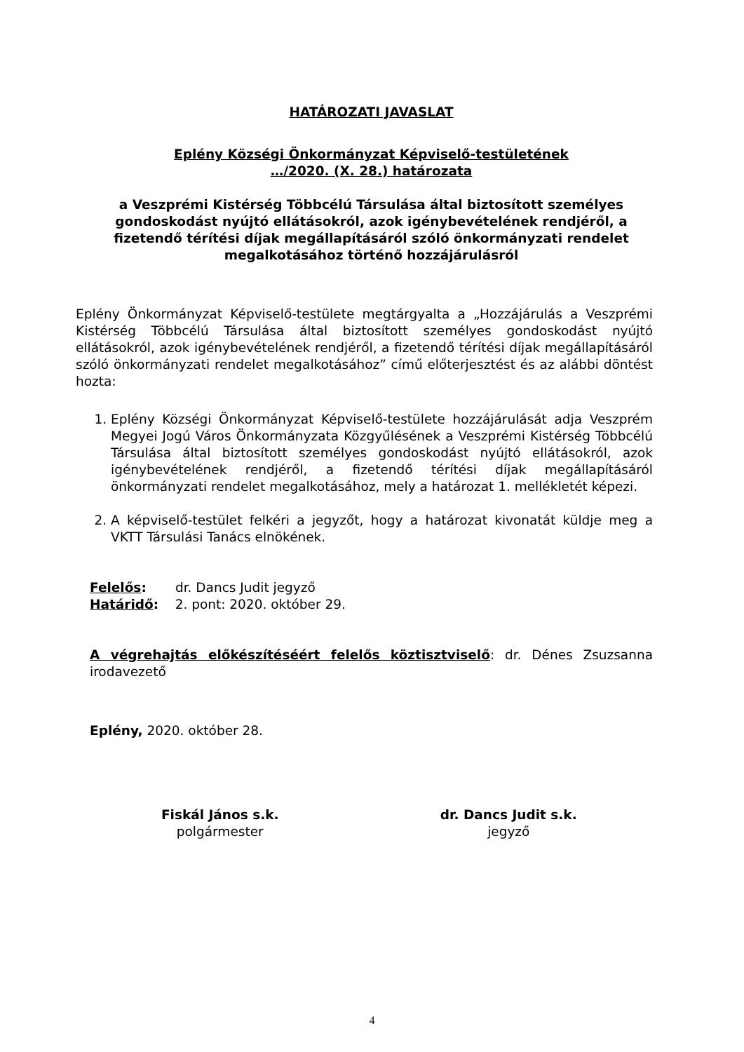HATÁROZATI JAVASLAT
Eplény Községi Önkormányzat Képviselő-testületének
…/2020. (X. 28.) határozata
a Veszprémi Kistérség Többcélú Társulása által biztosított személyes gondoskodást nyújtó ellátásokról, azok igénybevételének rendjéről, a fizetendő térítési díjak megállapításáról szóló önkormányzati rendelet megalkotásához történő hozzájárulásról
Eplény Önkormányzat Képviselő-testülete megtárgyalta a „Hozzájárulás a Veszprémi Kistérség Többcélú Társulása által biztosított személyes gondoskodást nyújtó ellátásokról, azok igénybevételének rendjéről, a fizetendő térítési díjak megállapításáról szóló önkormányzati rendelet megalkotásához” című előterjesztést és az alábbi döntést hozta:
1. Eplény Községi Önkormányzat Képviselő-testülete hozzájárulását adja Veszprém Megyei Jogú Város Önkormányzata Közgyűlésének a Veszprémi Kistérség Többcélú Társulása által biztosított személyes gondoskodást nyújtó ellátásokról, azok igénybevételének rendjéről, a fizetendő térítési díjak megállapításáról önkormányzati rendelet megalkotásához, mely a határozat 1. mellékletét képezi.
2. A képviselő-testület felkéri a jegyzőt, hogy a határozat kivonatát küldje meg a VKTT Társulási Tanács elnökének.
Felelős: dr. Dancs Judit jegyző
Határidő: 2. pont: 2020. október 29.
A végrehajtás előkészítéséért felelős köztisztviselő: dr. Dénes Zsuzsanna irodavezető
Eplény, 2020. október 28.
Fiskál János s.k.
polgármester
dr. Dancs Judit s.k.
jegyző
4